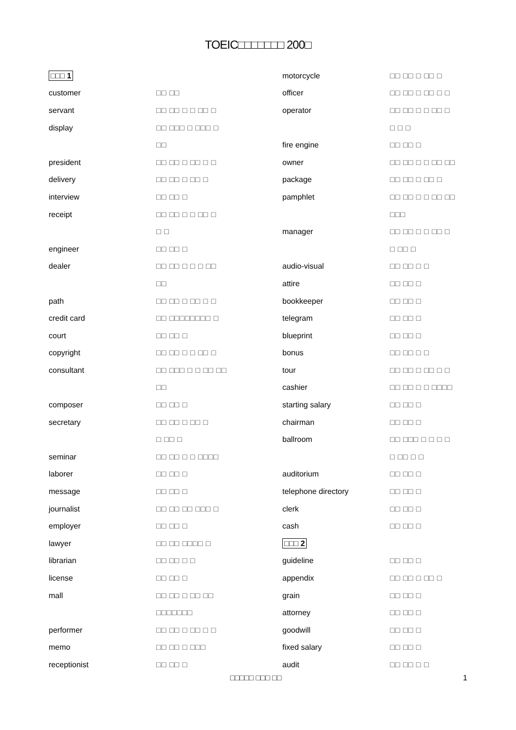TOEIC□□□□□□□ 200□
| □□□ 1 | |
| customer | □□ □□ |
| servant | □□ □□ □ □ □□ □ |
| display | □□ □□□ □ □□□ □ |
| | □□ |
| president | □□ □□ □ □□ □ □ |
| delivery | □□ □□ □ □□ □ |
| interview | □□ □□ □ |
| receipt | □□ □□ □ □ □□ □ |
| | □ □ |
| engineer | □□ □□ □ |
| dealer | □□ □□ □ □ □ □□ |
| | □□ |
| path | □□ □□ □ □□ □ □ |
| credit card | □□ □□□□□□□□ □ |
| court | □□ □□ □ |
| copyright | □□ □□ □ □ □□ □ |
| consultant | □□ □□□ □ □ □□ □□ |
| | □□ |
| composer | □□ □□ □ |
| secretary | □□ □□ □ □□ □ |
| | □ □□ □ |
| seminar | □□ □□ □ □ □□□□ |
| laborer | □□ □□ □ |
| message | □□ □□ □ |
| journalist | □□ □□ □□ □□□ □ |
| employer | □□ □□ □ |
| lawyer | □□ □□ □□□□ □ |
| librarian | □□ □□ □ □ |
| license | □□ □□ □ |
| mall | □□ □□ □ □□ □□ |
| | □□□□□□□ |
| performer | □□ □□ □ □□ □ □ |
| memo | □□ □□ □ □□□ |
| receptionist | □□ □□ □ |
| motorcycle | □□ □□ □ □□ □ |
| officer | □□ □□ □ □□ □ □ |
| operator | □□ □□ □ □ □□ □ |
| | □ □ □ |
| fire engine | □□ □□ □ |
| owner | □□ □□ □ □ □□ □□ |
| package | □□ □□ □ □□ □ |
| pamphlet | □□ □□ □ □ □□ □□ |
| | □□□ |
| manager | □□ □□ □ □ □□ □ |
| | □ □□ □ |
| audio-visual | □□ □□ □ □ |
| attire | □□ □□ □ |
| bookkeeper | □□ □□ □ |
| telegram | □□ □□ □ |
| blueprint | □□ □□ □ |
| bonus | □□ □□ □ □ |
| tour | □□ □□ □ □□ □ □ |
| cashier | □□ □□ □ □ □□□□ |
| starting salary | □□ □□ □ |
| chairman | □□ □□ □ |
| ballroom | □□ □□□ □ □ □ □ |
| | □ □□ □ □ |
| auditorium | □□ □□ □ |
| telephone directory | □□ □□ □ |
| clerk | □□ □□ □ |
| cash | □□ □□ □ |
| □□□ 2 | |
| guideline | □□ □□ □ |
| appendix | □□ □□ □ □□ □ |
| grain | □□ □□ □ |
| attorney | □□ □□ □ |
| goodwill | □□ □□ □ |
| fixed salary | □□ □□ □ |
| audit | □□ □□ □ □ |
□□□□□ □□□ □□ 1